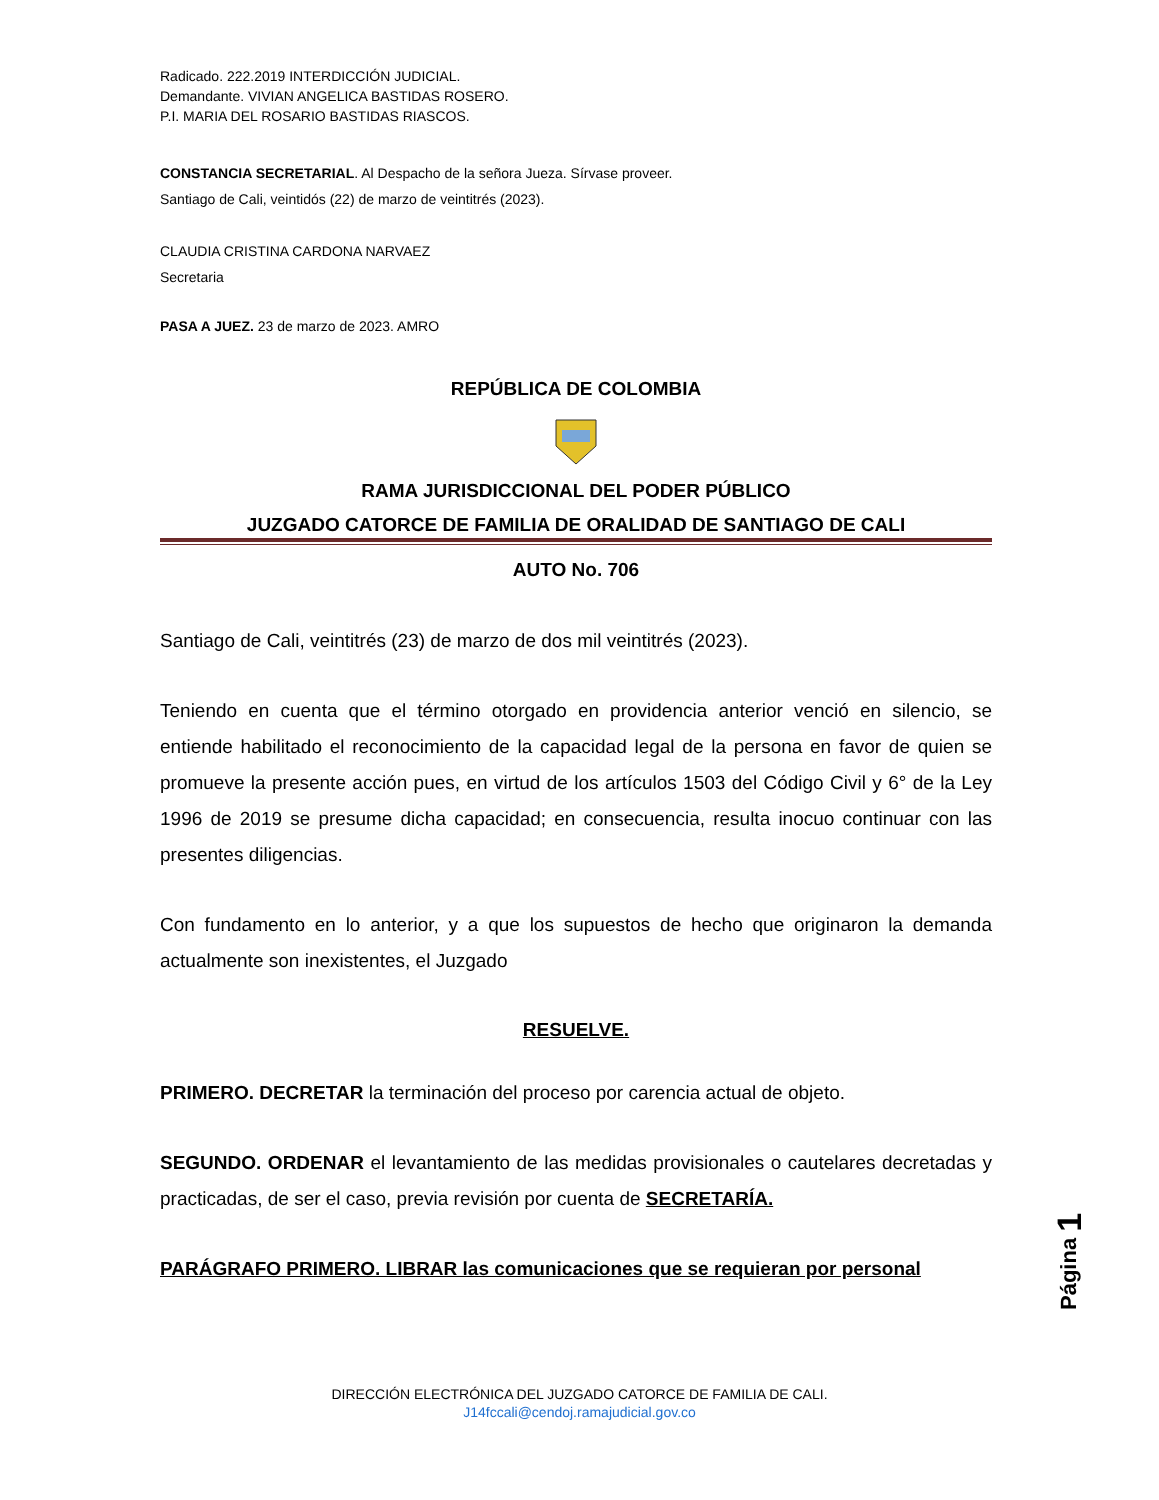Radicado. 222.2019 INTERDICCIÓN JUDICIAL.
Demandante. VIVIAN ANGELICA BASTIDAS ROSERO.
P.I. MARIA DEL ROSARIO BASTIDAS RIASCOS.
CONSTANCIA SECRETARIAL. Al Despacho de la señora Jueza. Sírvase proveer.
Santiago de Cali, veintidós (22) de marzo de veintitrés (2023).
CLAUDIA CRISTINA CARDONA NARVAEZ
Secretaria
PASA A JUEZ. 23 de marzo de 2023. AMRO
REPÚBLICA DE COLOMBIA
RAMA JURISDICCIONAL DEL PODER PÚBLICO
JUZGADO CATORCE DE FAMILIA DE ORALIDAD DE SANTIAGO DE CALI
AUTO No. 706
Santiago de Cali, veintitrés (23) de marzo de dos mil veintitrés (2023).
Teniendo en cuenta que el término otorgado en providencia anterior venció en silencio, se entiende habilitado el reconocimiento de la capacidad legal de la persona en favor de quien se promueve la presente acción pues, en virtud de los artículos 1503 del Código Civil y 6° de la Ley 1996 de 2019 se presume dicha capacidad; en consecuencia, resulta inocuo continuar con las presentes diligencias.
Con fundamento en lo anterior, y a que los supuestos de hecho que originaron la demanda actualmente son inexistentes, el Juzgado
RESUELVE.
PRIMERO. DECRETAR la terminación del proceso por carencia actual de objeto.
SEGUNDO. ORDENAR el levantamiento de las medidas provisionales o cautelares decretadas y practicadas, de ser el caso, previa revisión por cuenta de SECRETARÍA.
PARÁGRAFO PRIMERO. LIBRAR las comunicaciones que se requieran por personal
Página 1
DIRECCIÓN ELECTRÓNICA DEL JUZGADO CATORCE DE FAMILIA DE CALI.
J14fccali@cendoj.ramajudicial.gov.co